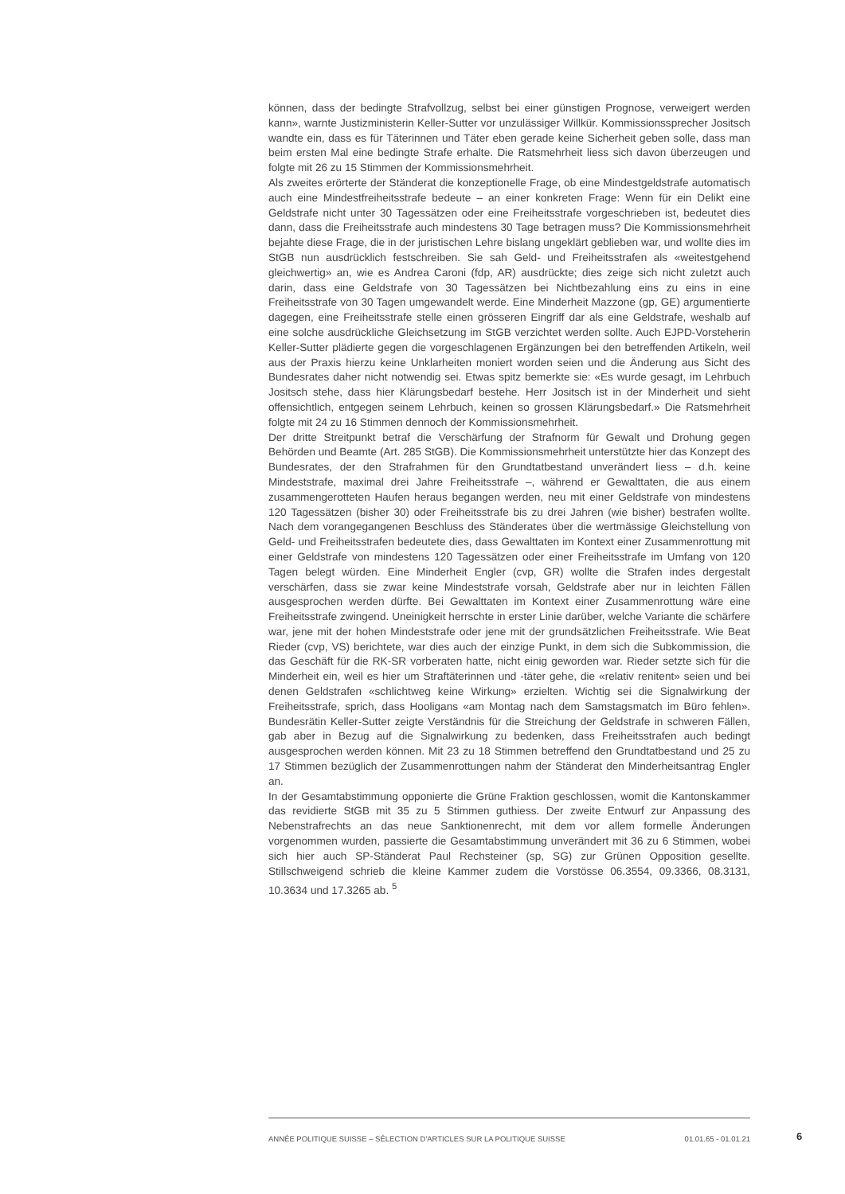können, dass der bedingte Strafvollzug, selbst bei einer günstigen Prognose, verweigert werden kann», warnte Justizministerin Keller-Sutter vor unzulässiger Willkür. Kommissionssprecher Jositsch wandte ein, dass es für Täterinnen und Täter eben gerade keine Sicherheit geben solle, dass man beim ersten Mal eine bedingte Strafe erhalte. Die Ratsmehrheit liess sich davon überzeugen und folgte mit 26 zu 15 Stimmen der Kommissionsmehrheit.
Als zweites erörterte der Ständerat die konzeptionelle Frage, ob eine Mindestgeldstrafe automatisch auch eine Mindestfreiheitsstrafe bedeute – an einer konkreten Frage: Wenn für ein Delikt eine Geldstrafe nicht unter 30 Tagessätzen oder eine Freiheitsstrafe vorgeschrieben ist, bedeutet dies dann, dass die Freiheitsstrafe auch mindestens 30 Tage betragen muss? Die Kommissionsmehrheit bejahte diese Frage, die in der juristischen Lehre bislang ungeklärt geblieben war, und wollte dies im StGB nun ausdrücklich festschreiben. Sie sah Geld- und Freiheitsstrafen als «weitestgehend gleichwertig» an, wie es Andrea Caroni (fdp, AR) ausdrückte; dies zeige sich nicht zuletzt auch darin, dass eine Geldstrafe von 30 Tagessätzen bei Nichtbezahlung eins zu eins in eine Freiheitsstrafe von 30 Tagen umgewandelt werde. Eine Minderheit Mazzone (gp, GE) argumentierte dagegen, eine Freiheitsstrafe stelle einen grösseren Eingriff dar als eine Geldstrafe, weshalb auf eine solche ausdrückliche Gleichsetzung im StGB verzichtet werden sollte. Auch EJPD-Vorsteherin Keller-Sutter plädierte gegen die vorgeschlagenen Ergänzungen bei den betreffenden Artikeln, weil aus der Praxis hierzu keine Unklarheiten moniert worden seien und die Änderung aus Sicht des Bundesrates daher nicht notwendig sei. Etwas spitz bemerkte sie: «Es wurde gesagt, im Lehrbuch Jositsch stehe, dass hier Klärungsbedarf bestehe. Herr Jositsch ist in der Minderheit und sieht offensichtlich, entgegen seinem Lehrbuch, keinen so grossen Klärungsbedarf.» Die Ratsmehrheit folgte mit 24 zu 16 Stimmen dennoch der Kommissionsmehrheit.
Der dritte Streitpunkt betraf die Verschärfung der Strafnorm für Gewalt und Drohung gegen Behörden und Beamte (Art. 285 StGB). Die Kommissionsmehrheit unterstützte hier das Konzept des Bundesrates, der den Strafrahmen für den Grundtatbestand unverändert liess – d.h. keine Mindeststrafe, maximal drei Jahre Freiheitsstrafe –, während er Gewalttaten, die aus einem zusammengerotteten Haufen heraus begangen werden, neu mit einer Geldstrafe von mindestens 120 Tagessätzen (bisher 30) oder Freiheitsstrafe bis zu drei Jahren (wie bisher) bestrafen wollte. Nach dem vorangegangenen Beschluss des Ständerates über die wertmässige Gleichstellung von Geld- und Freiheitsstrafen bedeutete dies, dass Gewalttaten im Kontext einer Zusammenrottung mit einer Geldstrafe von mindestens 120 Tagessätzen oder einer Freiheitsstrafe im Umfang von 120 Tagen belegt würden. Eine Minderheit Engler (cvp, GR) wollte die Strafen indes dergestalt verschärfen, dass sie zwar keine Mindeststrafe vorsah, Geldstrafe aber nur in leichten Fällen ausgesprochen werden dürfte. Bei Gewalttaten im Kontext einer Zusammenrottung wäre eine Freiheitsstrafe zwingend. Uneinigkeit herrschte in erster Linie darüber, welche Variante die schärfere war, jene mit der hohen Mindeststrafe oder jene mit der grundsätzlichen Freiheitsstrafe. Wie Beat Rieder (cvp, VS) berichtete, war dies auch der einzige Punkt, in dem sich die Subkommission, die das Geschäft für die RK-SR vorberaten hatte, nicht einig geworden war. Rieder setzte sich für die Minderheit ein, weil es hier um Straftäterinnen und -täter gehe, die «relativ renitent» seien und bei denen Geldstrafen «schlichtweg keine Wirkung» erzielten. Wichtig sei die Signalwirkung der Freiheitsstrafe, sprich, dass Hooligans «am Montag nach dem Samstagsmatch im Büro fehlen». Bundesrätin Keller-Sutter zeigte Verständnis für die Streichung der Geldstrafe in schweren Fällen, gab aber in Bezug auf die Signalwirkung zu bedenken, dass Freiheitsstrafen auch bedingt ausgesprochen werden können. Mit 23 zu 18 Stimmen betreffend den Grundtatbestand und 25 zu 17 Stimmen bezüglich der Zusammenrottungen nahm der Ständerat den Minderheitsantrag Engler an.
In der Gesamtabstimmung opponierte die Grüne Fraktion geschlossen, womit die Kantonskammer das revidierte StGB mit 35 zu 5 Stimmen guthiess. Der zweite Entwurf zur Anpassung des Nebenstrafrechts an das neue Sanktionenrecht, mit dem vor allem formelle Änderungen vorgenommen wurden, passierte die Gesamtabstimmung unverändert mit 36 zu 6 Stimmen, wobei sich hier auch SP-Ständerat Paul Rechsteiner (sp, SG) zur Grünen Opposition gesellte. Stillschweigend schrieb die kleine Kammer zudem die Vorstösse 06.3554, 09.3366, 08.3131, 10.3634 und 17.3265 ab. <sup>5</sup>
ANNÉE POLITIQUE SUISSE – SÉLECTION D'ARTICLES SUR LA POLITIQUE SUISSE 01.01.65 - 01.01.21
6